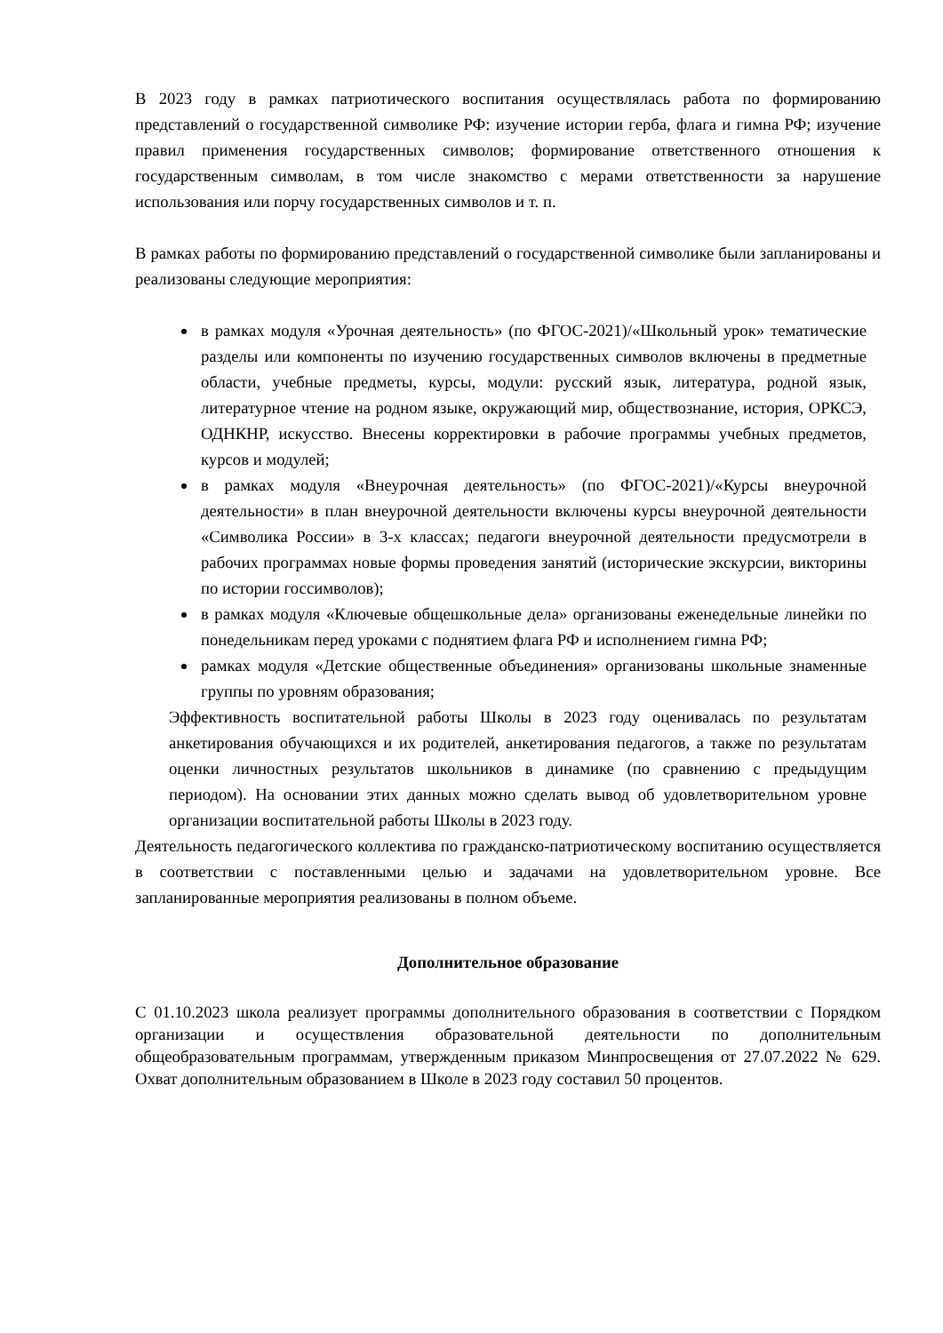В 2023 году в рамках патриотического воспитания осуществлялась работа по формированию представлений о государственной символике РФ: изучение истории герба, флага и гимна РФ; изучение правил применения государственных символов; формирование ответственного отношения к государственным символам, в том числе знакомство с мерами ответственности за нарушение использования или порчу государственных символов и т. п.
В рамках работы по формированию представлений о государственной символике были запланированы и реализованы следующие мероприятия:
в рамках модуля «Урочная деятельность» (по ФГОС-2021)/«Школьный урок» тематические разделы или компоненты по изучению государственных символов включены в предметные области, учебные предметы, курсы, модули: русский язык, литература, родной язык, литературное чтение на родном языке, окружающий мир, обществознание, история, ОРКСЭ, ОДНКНР, искусство. Внесены корректировки в рабочие программы учебных предметов, курсов и модулей;
в рамках модуля «Внеурочная деятельность» (по ФГОС-2021)/«Курсы внеурочной деятельности» в план внеурочной деятельности включены курсы внеурочной деятельности «Символика России» в 3-х классах; педагоги внеурочной деятельности предусмотрели в рабочих программах новые формы проведения занятий (исторические экскурсии, викторины по истории госсимволов);
в рамках модуля «Ключевые общешкольные дела» организованы еженедельные линейки по понедельникам перед уроками с поднятием флага РФ и исполнением гимна РФ;
рамках модуля «Детские общественные объединения» организованы школьные знаменные группы по уровням образования;
Эффективность воспитательной работы Школы в 2023 году оценивалась по результатам анкетирования обучающихся и их родителей, анкетирования педагогов, а также по результатам оценки личностных результатов школьников в динамике (по сравнению с предыдущим периодом). На основании этих данных можно сделать вывод об удовлетворительном уровне организации воспитательной работы Школы в 2023 году.
Деятельность педагогического коллектива по гражданско-патриотическому воспитанию осуществляется в соответствии с поставленными целью и задачами на удовлетворительном уровне. Все запланированные мероприятия реализованы в полном объеме.
Дополнительное образование
С 01.10.2023 школа реализует программы дополнительного образования в соответствии с Порядком организации и осуществления образовательной деятельности по дополнительным общеобразовательным программам, утвержденным приказом Минпросвещения от 27.07.2022 № 629. Охват дополнительным образованием в Школе в 2023 году составил 50 процентов.